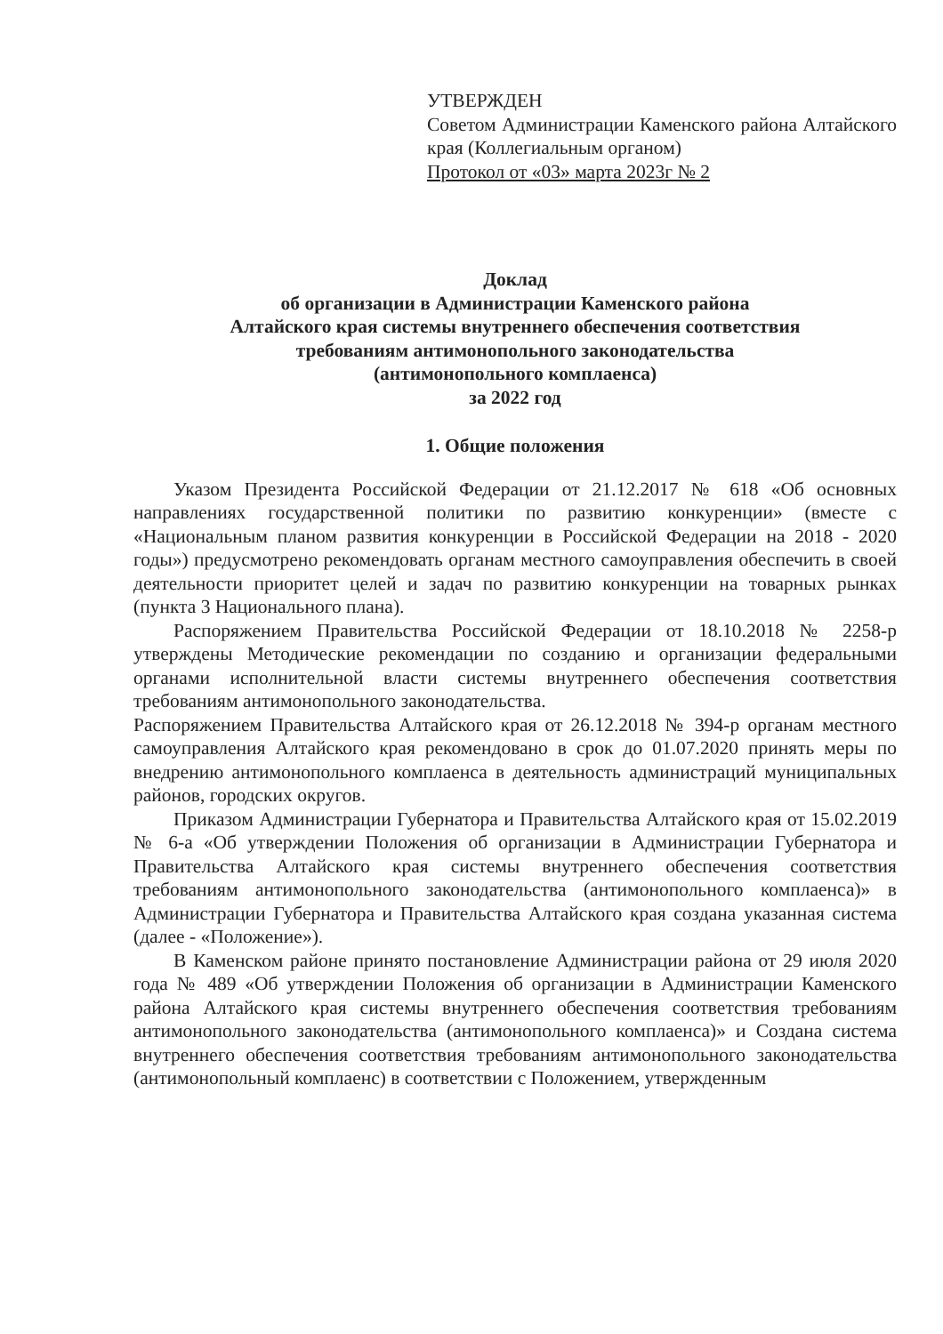УТВЕРЖДЕН
Советом Администрации Каменского района Алтайского края (Коллегиальным органом)
Протокол от «03» марта 2023г № 2
Доклад
об организации в Администрации Каменского района
Алтайского края системы внутреннего обеспечения соответствия
требованиям антимонопольного законодательства
(антимонопольного комплаенса)
за 2022 год
1. Общие положения
Указом Президента Российской Федерации от 21.12.2017 № 618 «Об основных направлениях государственной политики по развитию конкуренции» (вместе с «Национальным планом развития конкуренции в Российской Федерации на 2018 - 2020 годы») предусмотрено рекомендовать органам местного самоуправления обеспечить в своей деятельности приоритет целей и задач по развитию конкуренции на товарных рынках (пункта 3 Национального плана).
Распоряжением Правительства Российской Федерации от 18.10.2018 № 2258-р утверждены Методические рекомендации по созданию и организации федеральными органами исполнительной власти системы внутреннего обеспечения соответствия требованиям антимонопольного законодательства.
Распоряжением Правительства Алтайского края от 26.12.2018 № 394-р органам местного самоуправления Алтайского края рекомендовано в срок до 01.07.2020 принять меры по внедрению антимонопольного комплаенса в деятельность администраций муниципальных районов, городских округов.
Приказом Администрации Губернатора и Правительства Алтайского края от 15.02.2019 № 6-а «Об утверждении Положения об организации в Администрации Губернатора и Правительства Алтайского края системы внутреннего обеспечения соответствия требованиям антимонопольного законодательства (антимонопольного комплаенса)» в Администрации Губернатора и Правительства Алтайского края создана указанная система (далее - «Положение»).
В Каменском районе принято постановление Администрации района от 29 июля 2020 года № 489 «Об утверждении Положения об организации в Администрации Каменского района Алтайского края системы внутреннего обеспечения соответствия требованиям антимонопольного законодательства (антимонопольного комплаенса)» и Создана система внутреннего обеспечения соответствия требованиям антимонопольного законодательства (антимонопольный комплаенс) в соответствии с Положением, утвержденным